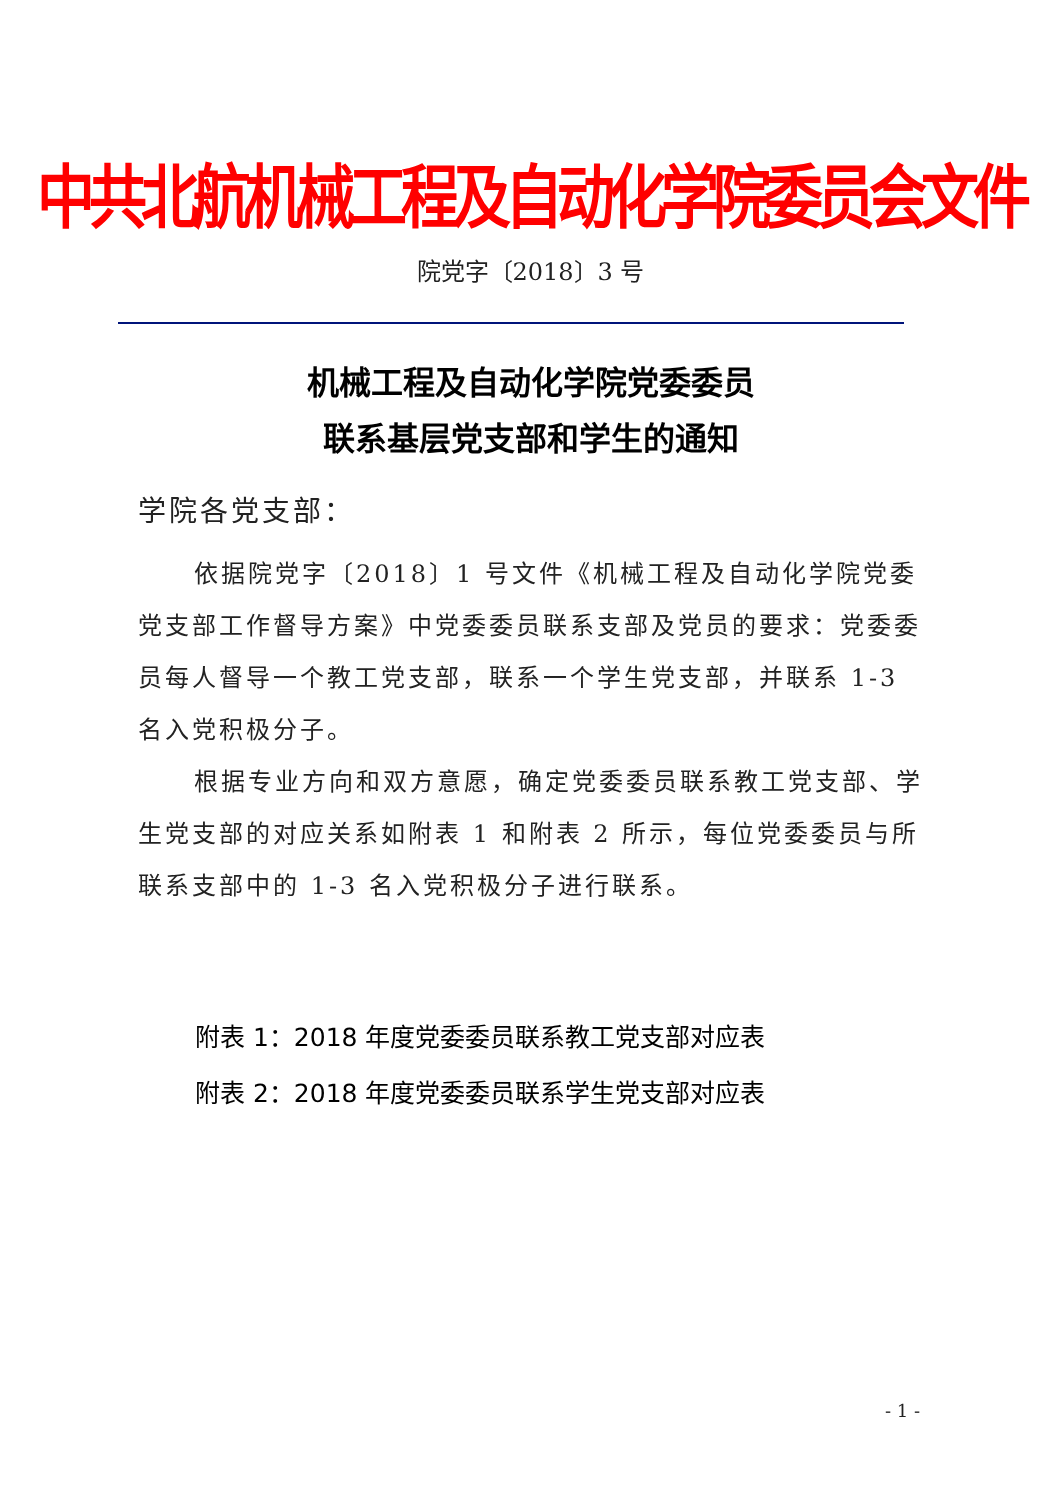中共北航机械工程及自动化学院委员会文件
院党字〔2018〕3 号
机械工程及自动化学院党委委员
联系基层党支部和学生的通知
学院各党支部：
依据院党字〔2018〕1 号文件《机械工程及自动化学院党委党支部工作督导方案》中党委委员联系支部及党员的要求：党委委员每人督导一个教工党支部，联系一个学生党支部，并联系 1-3 名入党积极分子。
根据专业方向和双方意愿，确定党委委员联系教工党支部、学生党支部的对应关系如附表 1 和附表 2 所示，每位党委委员与所联系支部中的 1-3 名入党积极分子进行联系。
附表 1：2018 年度党委委员联系教工党支部对应表
附表 2：2018 年度党委委员联系学生党支部对应表
- 1 -